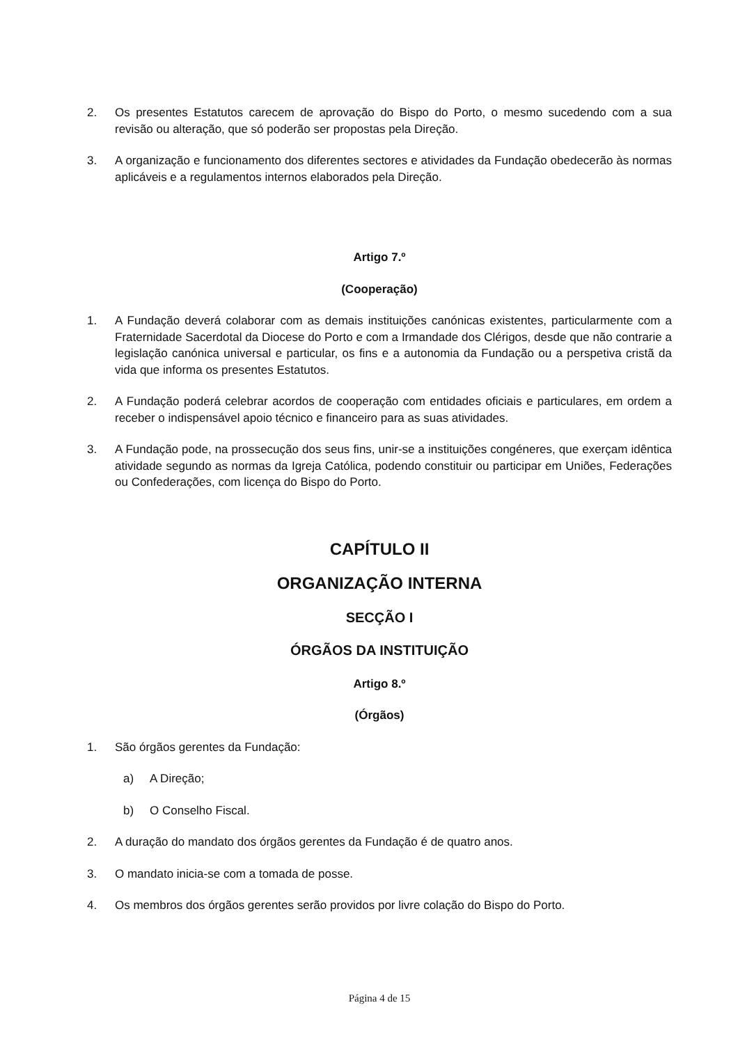2. Os presentes Estatutos carecem de aprovação do Bispo do Porto, o mesmo sucedendo com a sua revisão ou alteração, que só poderão ser propostas pela Direção.
3. A organização e funcionamento dos diferentes sectores e atividades da Fundação obedecerão às normas aplicáveis e a regulamentos internos elaborados pela Direção.
Artigo 7.º
(Cooperação)
1. A Fundação deverá colaborar com as demais instituições canónicas existentes, particularmente com a Fraternidade Sacerdotal da Diocese do Porto e com a Irmandade dos Clérigos, desde que não contrarie a legislação canónica universal e particular, os fins e a autonomia da Fundação ou a perspetiva cristã da vida que informa os presentes Estatutos.
2. A Fundação poderá celebrar acordos de cooperação com entidades oficiais e particulares, em ordem a receber o indispensável apoio técnico e financeiro para as suas atividades.
3. A Fundação pode, na prossecução dos seus fins, unir-se a instituições congéneres, que exerçam idêntica atividade segundo as normas da Igreja Católica, podendo constituir ou participar em Uniões, Federações ou Confederações, com licença do Bispo do Porto.
CAPÍTULO II
ORGANIZAÇÃO INTERNA
SECÇÃO I
ÓRGÃOS DA INSTITUIÇÃO
Artigo 8.º
(Órgãos)
1. São órgãos gerentes da Fundação:
a) A Direção;
b) O Conselho Fiscal.
2. A duração do mandato dos órgãos gerentes da Fundação é de quatro anos.
3. O mandato inicia-se com a tomada de posse.
4. Os membros dos órgãos gerentes serão providos por livre colação do Bispo do Porto.
Página 4 de 15